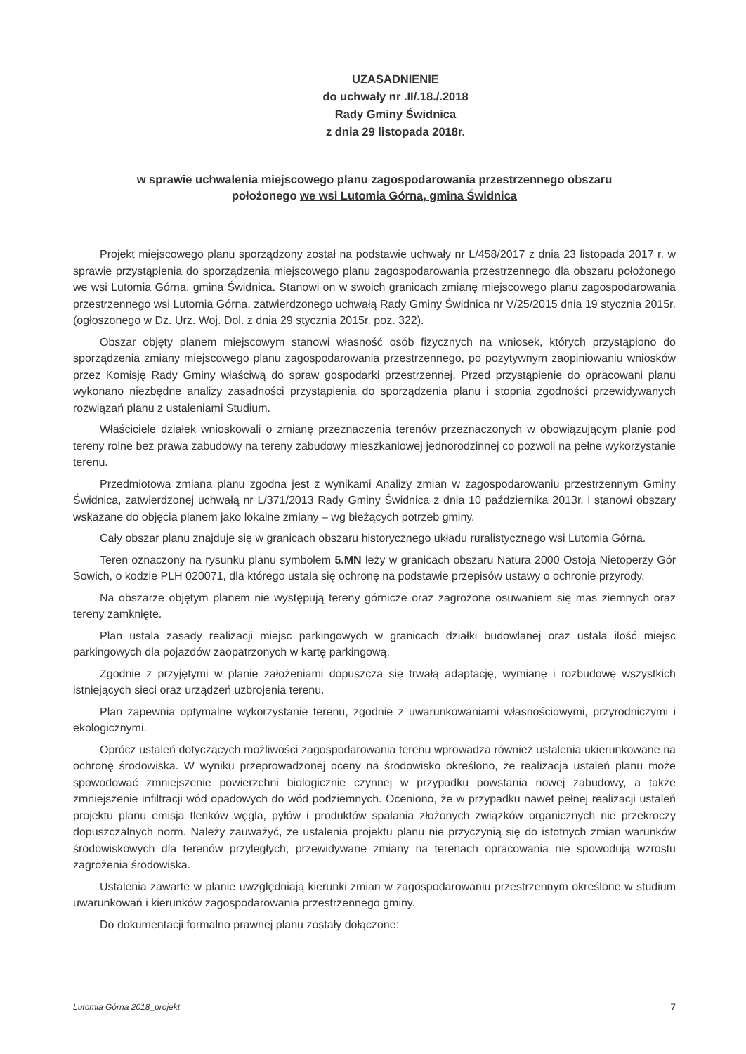UZASADNIENIE
do uchwały nr .II/.18./.2018
Rady Gminy Świdnica
z dnia 29 listopada 2018r.
w sprawie uchwalenia miejscowego planu zagospodarowania przestrzennego obszaru
położonego we wsi Lutomia Górna, gmina Świdnica
Projekt miejscowego planu sporządzony został na podstawie uchwały nr L/458/2017 z dnia 23 listopada 2017 r. w sprawie przystąpienia do sporządzenia miejscowego planu zagospodarowania przestrzennego dla obszaru położonego we wsi Lutomia Górna, gmina Świdnica. Stanowi on w swoich granicach zmianę miejscowego planu zagospodarowania przestrzennego wsi Lutomia Górna, zatwierdzonego uchwałą Rady Gminy Świdnica nr V/25/2015 dnia 19 stycznia 2015r. (ogłoszonego w Dz. Urz. Woj. Dol. z dnia 29 stycznia 2015r. poz. 322).
Obszar objęty planem miejscowym stanowi własność osób fizycznych na wniosek, których przystąpiono do sporządzenia zmiany miejscowego planu zagospodarowania przestrzennego, po pozytywnym zaopiniowaniu wniosków przez Komisję Rady Gminy właściwą do spraw gospodarki przestrzennej. Przed przystąpienie do opracowani planu wykonano niezbędne analizy zasadności przystąpienia do sporządzenia planu i stopnia zgodności przewidywanych rozwiązań planu z ustaleniami Studium.
Właściciele działek wnioskowali o zmianę przeznaczenia terenów przeznaczonych w obowiązującym planie pod tereny rolne bez prawa zabudowy na tereny zabudowy mieszkaniowej jednorodzinnej co pozwoli na pełne wykorzystanie terenu.
Przedmiotowa zmiana planu zgodna jest z wynikami Analizy zmian w zagospodarowaniu przestrzennym Gminy Świdnica, zatwierdzonej uchwałą nr L/371/2013 Rady Gminy Świdnica z dnia 10 października 2013r. i stanowi obszary wskazane do objęcia planem jako lokalne zmiany – wg bieżących potrzeb gminy.
Cały obszar planu znajduje się w granicach obszaru historycznego układu ruralistycznego wsi Lutomia Górna.
Teren oznaczony na rysunku planu symbolem 5.MN leży w granicach obszaru Natura 2000 Ostoja Nietoperzy Gór Sowich, o kodzie PLH 020071, dla którego ustala się ochronę na podstawie przepisów ustawy o ochronie przyrody.
Na obszarze objętym planem nie występują tereny górnicze oraz zagrożone osuwaniem się mas ziemnych oraz tereny zamknięte.
Plan ustala zasady realizacji miejsc parkingowych w granicach działki budowlanej oraz ustala ilość miejsc parkingowych dla pojazdów zaopatrzonych w kartę parkingową.
Zgodnie z przyjętymi w planie założeniami dopuszcza się trwałą adaptację, wymianę i rozbudowę wszystkich istniejących sieci oraz urządzeń uzbrojenia terenu.
Plan zapewnia optymalne wykorzystanie terenu, zgodnie z uwarunkowaniami własnościowymi, przyrodniczymi i ekologicznymi.
Oprócz ustaleń dotyczących możliwości zagospodarowania terenu wprowadza również ustalenia ukierunkowane na ochronę środowiska. W wyniku przeprowadzonej oceny na środowisko określono, że realizacja ustaleń planu może spowodować zmniejszenie powierzchni biologicznie czynnej w przypadku powstania nowej zabudowy, a także zmniejszenie infiltracji wód opadowych do wód podziemnych. Oceniono, że w przypadku nawet pełnej realizacji ustaleń projektu planu emisja tlenków węgla, pyłów i produktów spalania złożonych związków organicznych nie przekroczy dopuszczalnych norm. Należy zauważyć, że ustalenia projektu planu nie przyczynią się do istotnych zmian warunków środowiskowych dla terenów przyległych, przewidywane zmiany na terenach opracowania nie spowodują wzrostu zagrożenia środowiska.
Ustalenia zawarte w planie uwzględniają kierunki zmian w zagospodarowaniu przestrzennym określone w studium uwarunkowań i kierunków zagospodarowania przestrzennego gminy.
Do dokumentacji formalno prawnej planu zostały dołączone:
Lutomia Górna 2018_projekt 7